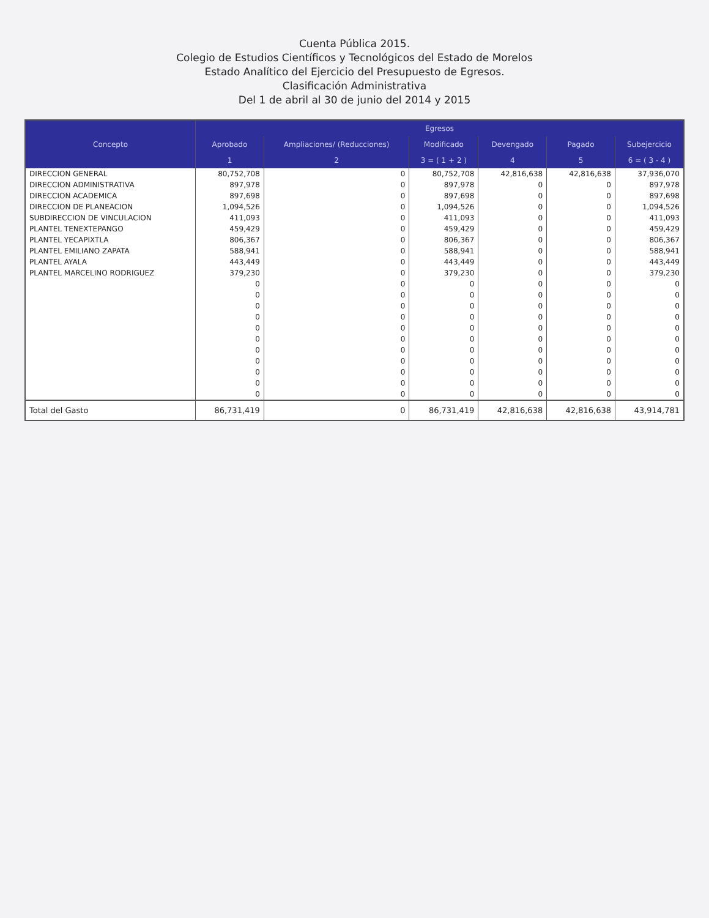Cuenta Pública 2015.
Colegio de Estudios Científicos y Tecnológicos del Estado de Morelos
Estado Analítico del Ejercicio del Presupuesto de Egresos.
Clasificación Administrativa
Del 1 de abril al 30 de junio del 2014 y 2015
| Concepto | Egresos | | | | | |
| --- | --- | --- | --- | --- | --- | --- |
| | Aprobado | Ampliaciones/ (Reducciones) | Modificado | Devengado | Pagado | Subejercicio |
| | 1 | 2 | 3 = ( 1 + 2 ) | 4 | 5 | 6 = ( 3 - 4 ) |
| DIRECCION GENERAL | 80,752,708 | 0 | 80,752,708 | 42,816,638 | 42,816,638 | 37,936,070 |
| DIRECCION ADMINISTRATIVA | 897,978 | 0 | 897,978 | 0 | 0 | 897,978 |
| DIRECCION ACADEMICA | 897,698 | 0 | 897,698 | 0 | 0 | 897,698 |
| DIRECCION DE PLANEACION | 1,094,526 | 0 | 1,094,526 | 0 | 0 | 1,094,526 |
| SUBDIRECCION DE VINCULACION | 411,093 | 0 | 411,093 | 0 | 0 | 411,093 |
| PLANTEL TENEXTEPANGO | 459,429 | 0 | 459,429 | 0 | 0 | 459,429 |
| PLANTEL YECAPIXTLA | 806,367 | 0 | 806,367 | 0 | 0 | 806,367 |
| PLANTEL EMILIANO ZAPATA | 588,941 | 0 | 588,941 | 0 | 0 | 588,941 |
| PLANTEL AYALA | 443,449 | 0 | 443,449 | 0 | 0 | 443,449 |
| PLANTEL MARCELINO RODRIGUEZ | 379,230 | 0 | 379,230 | 0 | 0 | 379,230 |
| | 0 | 0 | 0 | 0 | 0 | 0 |
| | 0 | 0 | 0 | 0 | 0 | 0 |
| | 0 | 0 | 0 | 0 | 0 | 0 |
| | 0 | 0 | 0 | 0 | 0 | 0 |
| | 0 | 0 | 0 | 0 | 0 | 0 |
| | 0 | 0 | 0 | 0 | 0 | 0 |
| | 0 | 0 | 0 | 0 | 0 | 0 |
| | 0 | 0 | 0 | 0 | 0 | 0 |
| | 0 | 0 | 0 | 0 | 0 | 0 |
| | 0 | 0 | 0 | 0 | 0 | 0 |
| | 0 | 0 | 0 | 0 | 0 | 0 |
| Total del Gasto | 86,731,419 | 0 | 86,731,419 | 42,816,638 | 42,816,638 | 43,914,781 |